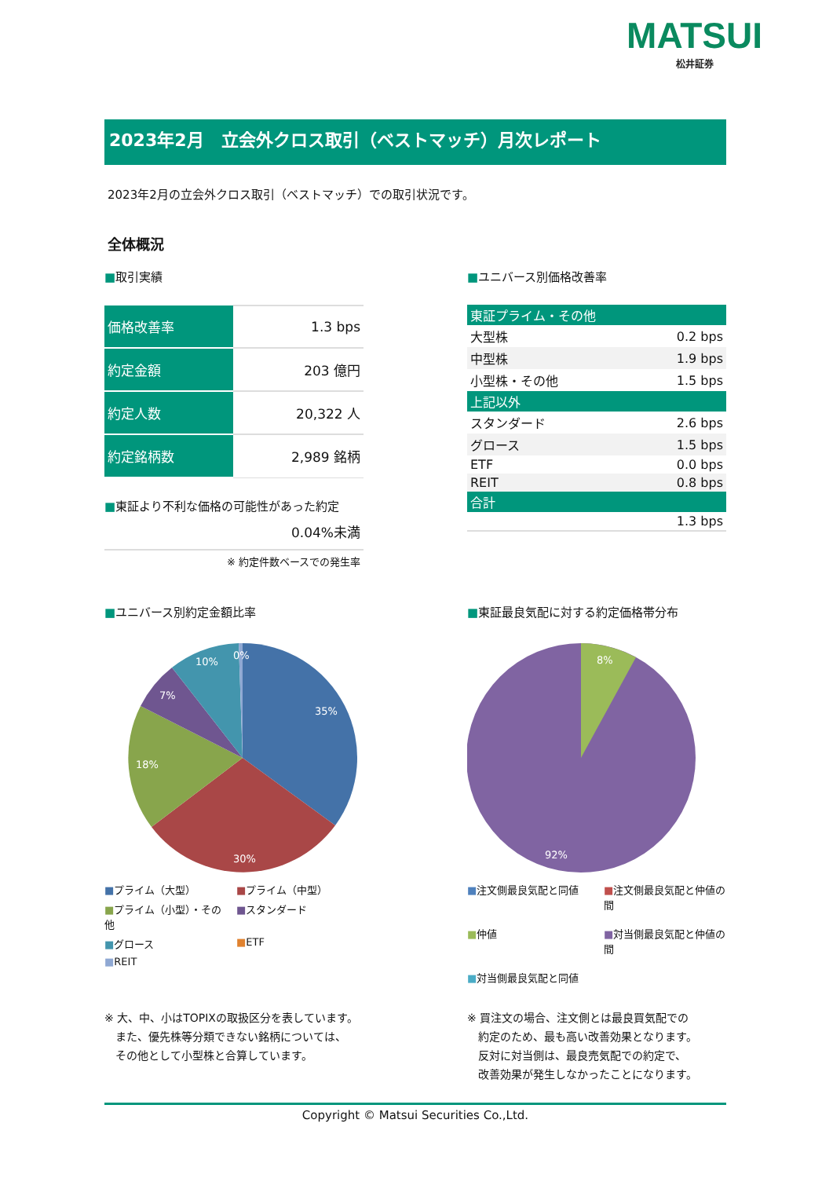MATSUI
松井証券
2023年2月　立会外クロス取引（ベストマッチ）月次レポート
2023年2月の立会外クロス取引（ベストマッチ）での取引状況です。
全体概況
■取引実績
| 価格改善率 | 1.3 bps |
| 約定金額 | 203 億円 |
| 約定人数 | 20,322 人 |
| 約定銘柄数 | 2,989 銘柄 |
■東証より不利な価格の可能性があった約定
0.04%未満
※ 約定件数ベースでの発生率
■ユニバース別価格改善率
| 東証プライム・その他 | |
| --- | --- |
| 大型株 | 0.2 bps |
| 中型株 | 1.9 bps |
| 小型株・その他 | 1.5 bps |
| 上記以外 | |
| スタンダード | 2.6 bps |
| グロース | 1.5 bps |
| ETF | 0.0 bps |
| REIT | 0.8 bps |
| 合計 | |
| | 1.3 bps |
■ユニバース別約定金額比率
35%
30%
18%
7%
10%
0%
■プライム（大型） ■プライム（中型） ■プライム（小型）・その他 ■スタンダード ■グロース ■ETF ■REIT
■東証最良気配に対する約定価格帯分布
8%
92%
■注文側最良気配と同値 ■注文側最良気配と仲値の間 ■仲値 ■対当側最良気配と仲値の間 ■対当側最良気配と同値
※ 大、中、小はTOPIXの取扱区分を表しています。
　また、優先株等分類できない銘柄については、
　その他として小型株と合算しています。
※ 買注文の場合、注文側とは最良買気配での
　約定のため、最も高い改善効果となります。
　反対に対当側は、最良売気配での約定で、
　改善効果が発生しなかったことになります。
Copyright © Matsui Securities Co.,Ltd.